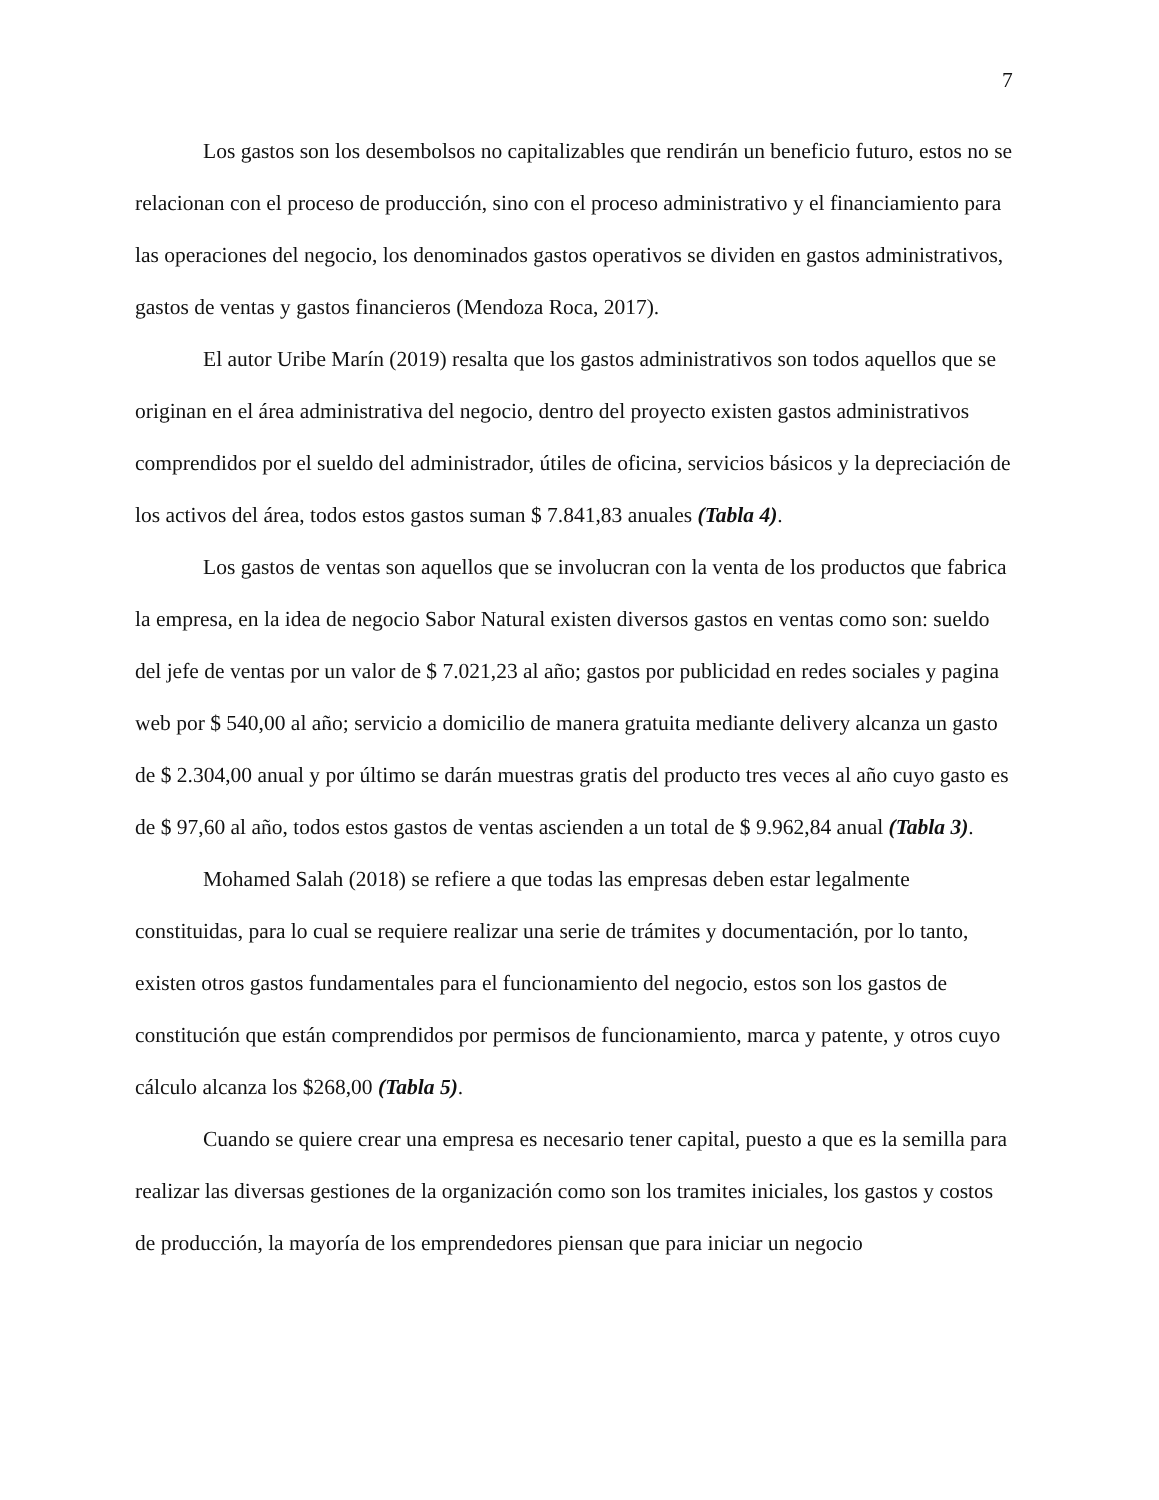7
Los gastos son los desembolsos no capitalizables que rendirán un beneficio futuro, estos no se relacionan con el proceso de producción, sino con el proceso administrativo y el financiamiento para las operaciones del negocio, los denominados gastos operativos se dividen en gastos administrativos, gastos de ventas y gastos financieros (Mendoza Roca, 2017).
El autor Uribe Marín (2019) resalta que los gastos administrativos son todos aquellos que se originan en el área administrativa del negocio, dentro del proyecto existen gastos administrativos comprendidos por el sueldo del administrador, útiles de oficina, servicios básicos y la depreciación de los activos del área, todos estos gastos suman $ 7.841,83 anuales (Tabla 4).
Los gastos de ventas son aquellos que se involucran con la venta de los productos que fabrica la empresa, en la idea de negocio Sabor Natural existen diversos gastos en ventas como son: sueldo del jefe de ventas por un valor de $ 7.021,23 al año; gastos por publicidad en redes sociales y pagina web por $ 540,00 al año; servicio a domicilio de manera gratuita mediante delivery alcanza un gasto de $ 2.304,00 anual y por último se darán muestras gratis del producto tres veces al año cuyo gasto es de $ 97,60 al año, todos estos gastos de ventas ascienden a un total de $ 9.962,84 anual (Tabla 3).
Mohamed Salah (2018) se refiere a que todas las empresas deben estar legalmente constituidas, para lo cual se requiere realizar una serie de trámites y documentación, por lo tanto, existen otros gastos fundamentales para el funcionamiento del negocio, estos son los gastos de constitución que están comprendidos por permisos de funcionamiento, marca y patente, y otros cuyo cálculo alcanza los $268,00 (Tabla 5).
Cuando se quiere crear una empresa es necesario tener capital, puesto a que es la semilla para realizar las diversas gestiones de la organización como son los tramites iniciales, los gastos y costos de producción, la mayoría de los emprendedores piensan que para iniciar un negocio